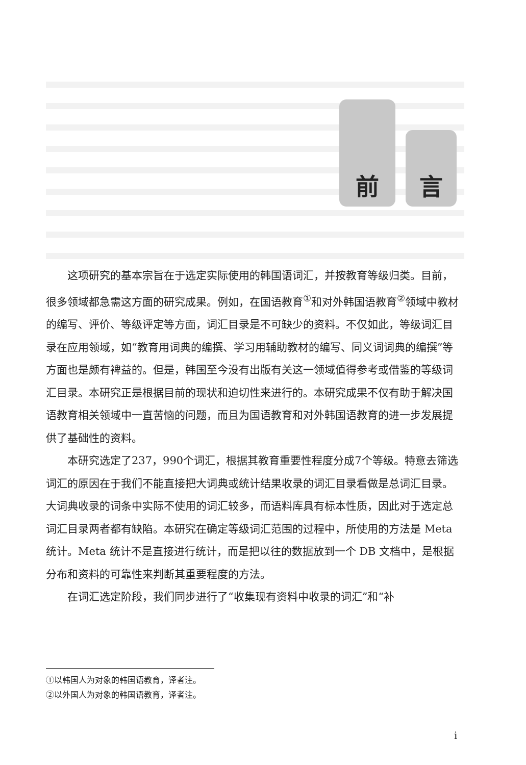前
言
这项研究的基本宗旨在于选定实际使用的韩国语词汇，并按教育等级归类。目前，很多领域都急需这方面的研究成果。例如，在国语教育<sup>①</sup>和对外韩国语教育<sup>②</sup>领域中教材的编写、评价、等级评定等方面，词汇目录是不可缺少的资料。不仅如此，等级词汇目录在应用领域，如“教育用词典的编撰、学习用辅助教材的编写、同义词词典的编撰”等方面也是颇有裨益的。但是，韩国至今没有出版有关这一领域值得参考或借鉴的等级词汇目录。本研究正是根据目前的现状和迫切性来进行的。本研究成果不仅有助于解决国语教育相关领域中一直苦恼的问题，而且为国语教育和对外韩国语教育的进一步发展提供了基础性的资料。
本研究选定了237，990个词汇，根据其教育重要性程度分成7个等级。特意去筛选词汇的原因在于我们不能直接把大词典或统计结果收录的词汇目录看做是总词汇目录。大词典收录的词条中实际不使用的词汇较多，而语料库具有标本性质，因此对于选定总词汇目录两者都有缺陷。本研究在确定等级词汇范围的过程中，所使用的方法是 Meta 统计。Meta 统计不是直接进行统计，而是把以往的数据放到一个 DB 文档中，是根据分布和资料的可靠性来判断其重要程度的方法。
在词汇选定阶段，我们同步进行了“收集现有资料中收录的词汇”和“补
①以韩国人为对象的韩国语教育，译者注。
②以外国人为对象的韩国语教育，译者注。
i